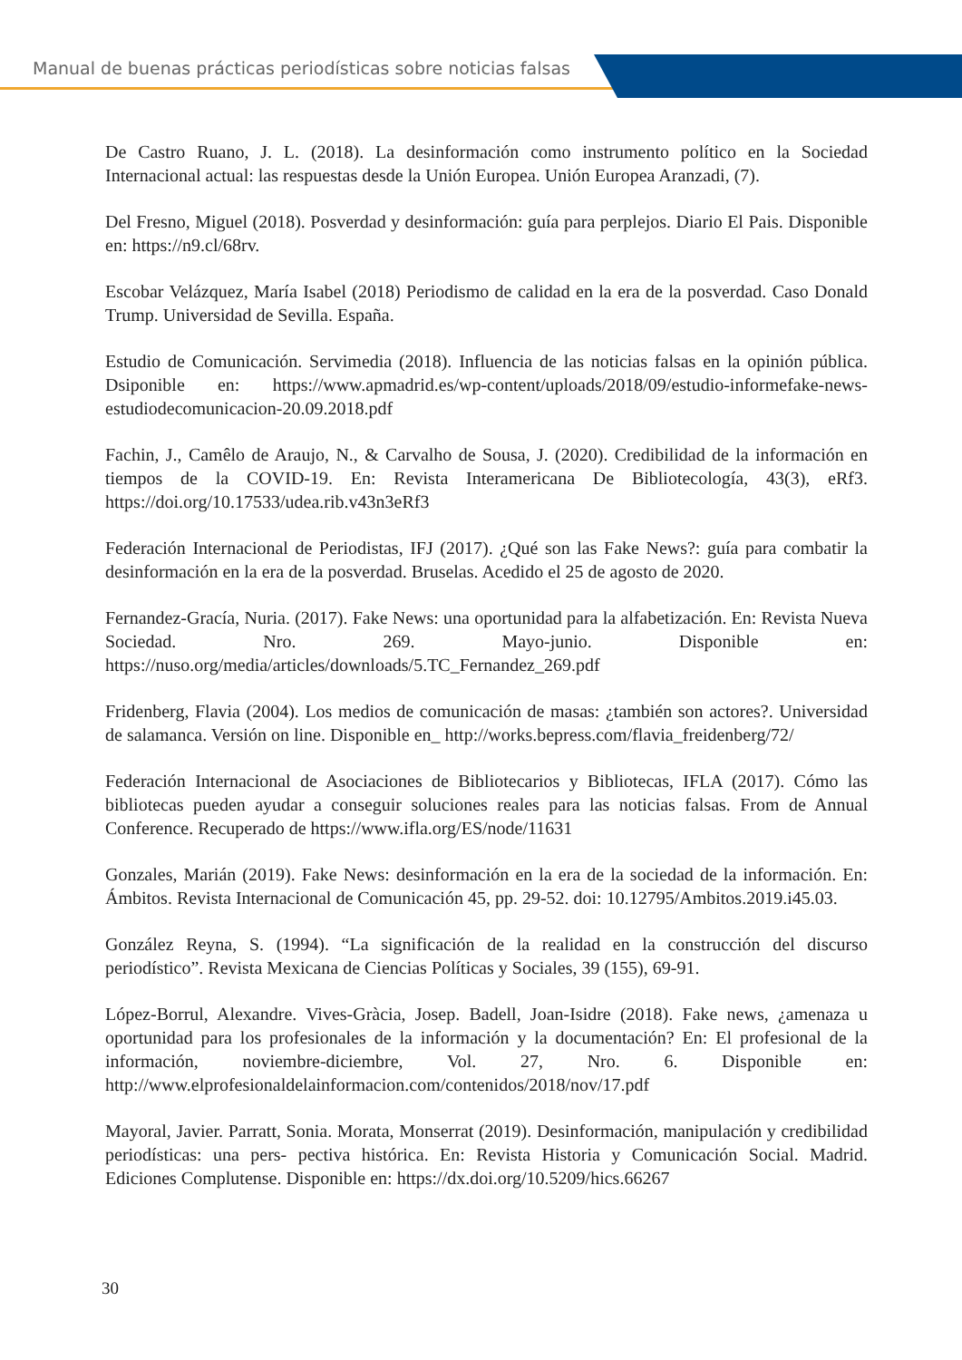Manual de buenas prácticas periodísticas sobre noticias falsas
De Castro Ruano, J. L. (2018). La desinformación como instrumento político en la Sociedad Internacional actual: las respuestas desde la Unión Europea. Unión Europea Aranzadi, (7).
Del Fresno, Miguel (2018). Posverdad y desinformación: guía para perplejos. Diario El Pais. Disponible en: https://n9.cl/68rv.
Escobar Velázquez, María Isabel (2018) Periodismo de calidad en la era de la posverdad. Caso Donald Trump. Universidad de Sevilla. España.
Estudio de Comunicación. Servimedia (2018). Influencia de las noticias falsas en la opinión pública. Dsiponible en: https://www.apmadrid.es/wp-content/uploads/2018/09/estudio-informefake-news- estudiodecomunicacion-20.09.2018.pdf
Fachin, J., Camêlo de Araujo, N., & Carvalho de Sousa, J. (2020). Credibilidad de la información en tiempos de la COVID-19. En: Revista Interamericana De Bibliotecología, 43(3), eRf3. https://doi.org/10.17533/udea.rib.v43n3eRf3
Federación Internacional de Periodistas, IFJ (2017). ¿Qué son las Fake News?: guía para combatir la desinformación en la era de la posverdad. Bruselas. Acedido el 25 de agosto de 2020.
Fernandez-Gracía, Nuria. (2017). Fake News: una oportunidad para la alfabetización. En: Revista Nueva Sociedad. Nro. 269. Mayo-junio. Disponible en: https://nuso.org/media/articles/downloads/5.TC_Fernandez_269.pdf
Fridenberg, Flavia (2004). Los medios de comunicación de masas: ¿también son actores?. Universidad de salamanca. Versión on line. Disponible en_ http://works.bepress.com/flavia_freidenberg/72/
Federación Internacional de Asociaciones de Bibliotecarios y Bibliotecas, IFLA (2017). Cómo las bibliotecas pueden ayudar a conseguir soluciones reales para las noticias falsas. From de Annual Conference. Recuperado de https://www.ifla.org/ES/node/11631
Gonzales, Marián (2019). Fake News: desinformación en la era de la sociedad de la información. En: Ámbitos. Revista Internacional de Comunicación 45, pp. 29-52. doi: 10.12795/Ambitos.2019.i45.03.
González Reyna, S. (1994). “La significación de la realidad en la construcción del discurso periodístico”. Revista Mexicana de Ciencias Políticas y Sociales, 39 (155), 69-91.
López-Borrul, Alexandre. Vives-Gràcia, Josep. Badell, Joan-Isidre (2018). Fake news, ¿amenaza u oportunidad para los profesionales de la información y la documentación? En: El profesional de la información, noviembre-diciembre, Vol. 27, Nro. 6. Disponible en: http://www.elprofesionaldelainformacion.com/contenidos/2018/nov/17.pdf
Mayoral, Javier. Parratt, Sonia. Morata, Monserrat (2019). Desinformación, manipulación y credibilidad periodísticas: una pers- pectiva histórica. En: Revista Historia y Comunicación Social. Madrid. Ediciones Complutense. Disponible en: https://dx.doi.org/10.5209/hics.66267
30